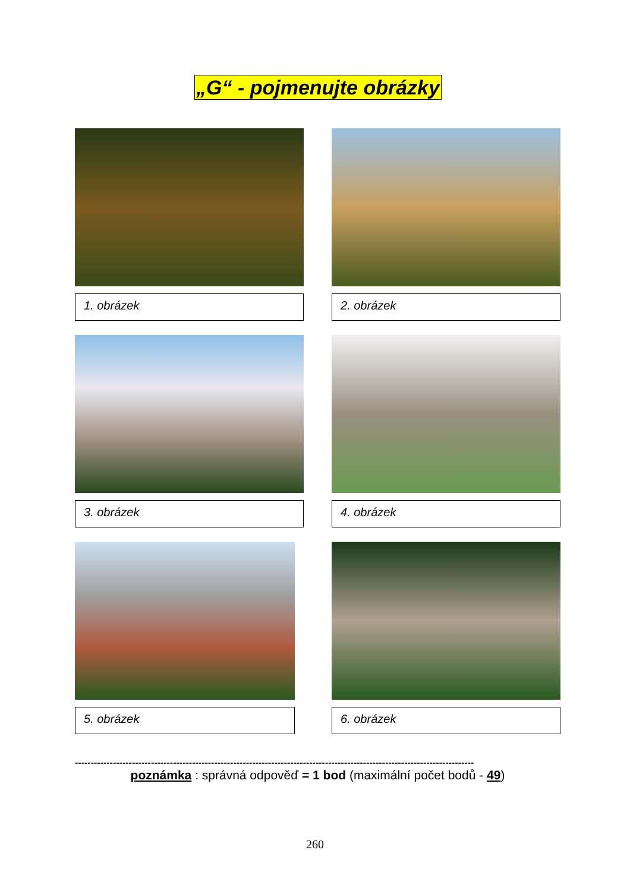„G“ - pojmenujte obrázky
1. obrázek
2. obrázek
3. obrázek
4. obrázek
5. obrázek
6. obrázek
------------------------------------------------------------------------------------------------------------------------------
poznámka : správná odpověď = 1 bod (maximální počet bodů - 49)
260